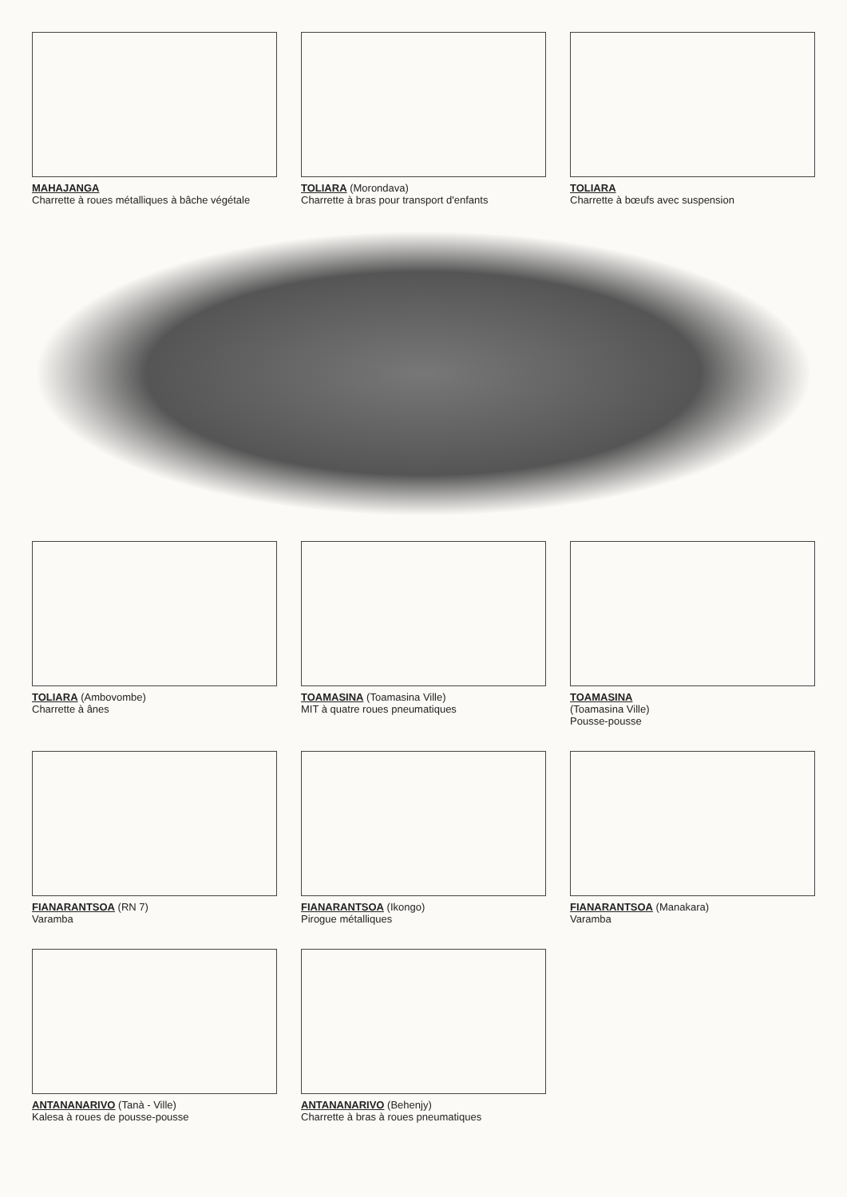MAHAJANGA
Charrette à roues métalliques à bâche végétale
TOLIARA (Morondava)
Charrette à bras pour transport d'enfants
TOLIARA
Charrette à bœufs avec suspension
TOLIARA (Ambovombe)
Charrette à ânes
TOAMASINA (Toamasina Ville)
MIT à quatre roues pneumatiques
TOAMASINA
(Toamasina Ville)
Pousse-pousse
FIANARANTSOA (RN 7)
Varamba
FIANARANTSOA (Ikongo)
Pirogue métalliques
FIANARANTSOA (Manakara)
Varamba
ANTANANARIVO (Tanà - Ville)
Kalesa à roues de pousse-pousse
ANTANANARIVO (Behenjy)
Charrette à bras à roues pneumatiques